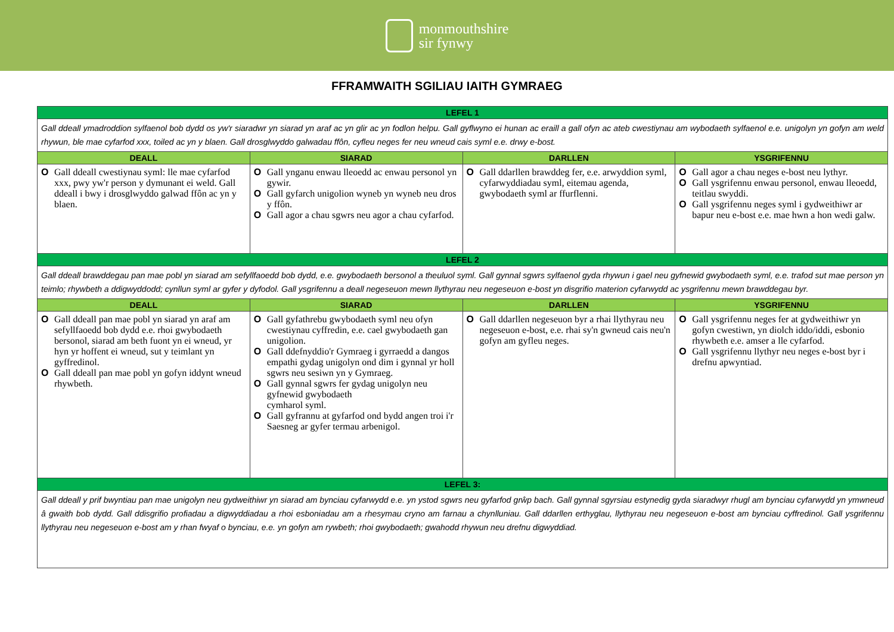monmouthshire
sir fynwy
FFRAMWAITH SGILIAU IAITH GYMRAEG
| LEFEL 1 | | | |
| Gall ddeall ymadroddion sylfaenol bob dydd os yw'r siaradwr yn siarad yn araf ac yn glir ac yn fodlon helpu. Gall gyflwyno ei hunan ac eraill a gall ofyn ac ateb cwestiynau am wybodaeth sylfaenol e.e. unigolyn yn gofyn am weld rhywun, ble mae cyfarfod xxx, toiled ac yn y blaen. Gall drosglwyddo galwadau ffôn, cyfleu neges fer neu wneud cais syml e.e. drwy e-bost. | | | |
| DEALL | SIARAD | DARLLEN | YSGRIFENNU |
| O Gall ddeall cwestiynau syml: lle mae cyfarfod xxx, pwy yw'r person y dymunant ei weld. Gall ddeall i bwy i drosglwyddo galwad ffôn ac yn y blaen. | O Gall ynganu enwau lleoedd ac enwau personol yn gywir. O Gall gyfarch unigolion wyneb yn wyneb neu dros y ffôn. O Gall agor a chau sgwrs neu agor a chau cyfarfod. | O Gall ddarllen brawddeg fer, e.e. arwyddion syml, cyfarwyddiadau syml, eitemau agenda, gwybodaeth syml ar ffurflenni. | O Gall agor a chau neges e-bost neu lythyr. O Gall ysgrifennu enwau personol, enwau lleoedd, teitlau swyddi. O Gall ysgrifennu neges syml i gydweithiwr ar bapur neu e-bost e.e. mae hwn a hon wedi galw. |
| LEFEL 2 | | | |
| Gall ddeall brawddegau pan mae pobl yn siarad am sefyllfaoedd bob dydd, e.e. gwybodaeth bersonol a theuluol syml. Gall gynnal sgwrs sylfaenol gyda rhywun i gael neu gyfnewid gwybodaeth syml, e.e. trafod sut mae person yn teimlo; rhywbeth a ddigwyddodd; cynllun syml ar gyfer y dyfodol. Gall ysgrifennu a deall negeseuon mewn llythyrau neu negeseuon e-bost yn disgrifio materion cyfarwydd ac ysgrifennu mewn brawddegau byr. | | | |
| DEALL | SIARAD | DARLLEN | YSGRIFENNU |
| O Gall ddeall pan mae pobl yn siarad yn araf am sefyllfaoedd bob dydd e.e. rhoi gwybodaeth bersonol, siarad am beth fuont yn ei wneud, yr hyn yr hoffent ei wneud, sut y teimlant yn gyffredinol. O Gall ddeall pan mae pobl yn gofyn iddynt wneud rhywbeth. | O Gall gyfathrebu gwybodaeth syml neu ofyn cwestiynau cyffredin, e.e. cael gwybodaeth gan unigolion. O Gall ddefnyddio'r Gymraeg i gyrraedd a dangos empathi gydag unigolyn ond dim i gynnal yr holl sgwrs neu sesiwn yn y Gymraeg. O Gall gynnal sgwrs fer gydag unigolyn neu gyfnewid gwybodaeth cymharol syml. O Gall gyfrannu at gyfarfod ond bydd angen troi i'r Saesneg ar gyfer termau arbenigol. | O Gall ddarllen negeseuon byr a rhai llythyrau neu negeseuon e-bost, e.e. rhai sy'n gwneud cais neu'n gofyn am gyfleu neges. | O Gall ysgrifennu neges fer at gydweithiwr yn gofyn cwestiwn, yn diolch iddo/iddi, esbonio rhywbeth e.e. amser a lle cyfarfod. O Gall ysgrifennu llythyr neu neges e-bost byr i drefnu apwyntiad. |
| LEFEL 3: | | | |
| Gall ddeall y prif bwyntiau pan mae unigolyn neu gydweithiwr yn siarad am bynciau cyfarwydd e.e. yn ystod sgwrs neu gyfarfod grŵp bach. Gall gynnal sgyrsiau estynedig gyda siaradwyr rhugl am bynciau cyfarwydd yn ymwneud â gwaith bob dydd. Gall ddisgrifio profiadau a digwyddiadau a rhoi esboniadau am a rhesymau cryno am farnau a chynlluniau. Gall ddarllen erthyglau, llythyrau neu negeseuon e-bost am bynciau cyffredinol. Gall ysgrifennu llythyrau neu negeseuon e-bost am y rhan fwyaf o bynciau, e.e. yn gofyn am rywbeth; rhoi gwybodaeth; gwahodd rhywun neu drefnu digwyddiad. | | | |